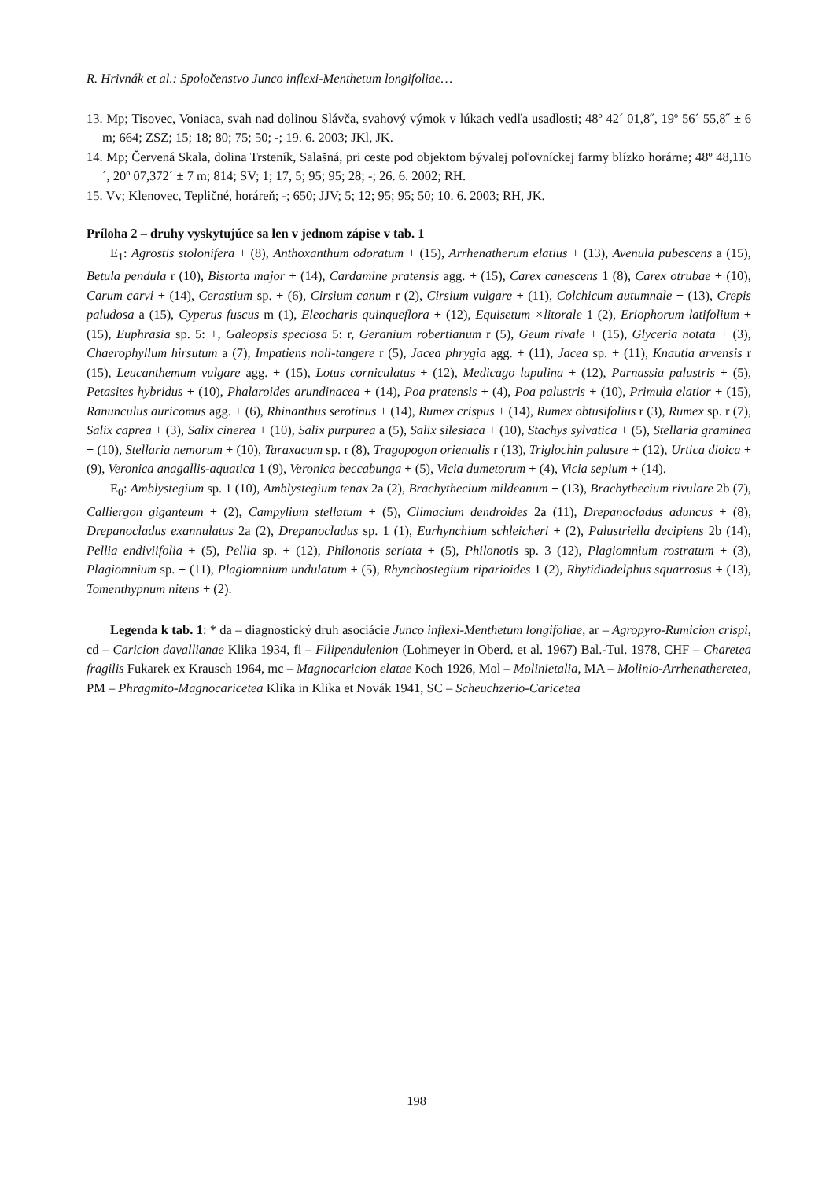R. Hrivnák et al.: Spoločenstvo Junco inflexi-Menthetum longifoliae…
13. Mp; Tisovec, Voniaca, svah nad dolinou Slávča, svahový výmok v lúkach vedľa usadlosti; 48º 42´ 01,8˝, 19º 56´ 55,8˝ ± 6 m; 664; ZSZ; 15; 18; 80; 75; 50; -; 19. 6. 2003; JKl, JK.
14. Mp; Červená Skala, dolina Trsteník, Salašná, pri ceste pod objektom bývalej poľovníckej farmy blízko horárne; 48º 48,116´, 20º 07,372´ ± 7 m; 814; SV; 1; 17, 5; 95; 95; 28; -; 26. 6. 2002; RH.
15. Vv; Klenovec, Tepličné, horáreň; -; 650; JJV; 5; 12; 95; 95; 50; 10. 6. 2003; RH, JK.
Príloha 2 – druhy vyskytujúce sa len v jednom zápise v tab. 1
E<sub>1</sub>: Agrostis stolonifera + (8), Anthoxanthum odoratum + (15), Arrhenatherum elatius + (13), Avenula pubescens a (15), Betula pendula r (10), Bistorta major + (14), Cardamine pratensis agg. + (15), Carex canescens 1 (8), Carex otrubae + (10), Carum carvi + (14), Cerastium sp. + (6), Cirsium canum r (2), Cirsium vulgare + (11), Colchicum autumnale + (13), Crepis paludosa a (15), Cyperus fuscus m (1), Eleocharis quinqueflora + (12), Equisetum ×litorale 1 (2), Eriophorum latifolium + (15), Euphrasia sp. 5: +, Galeopsis speciosa 5: r, Geranium robertianum r (5), Geum rivale + (15), Glyceria notata + (3), Chaerophyllum hirsutum a (7), Impatiens noli-tangere r (5), Jacea phrygia agg. + (11), Jacea sp. + (11), Knautia arvensis r (15), Leucanthemum vulgare agg. + (15), Lotus corniculatus + (12), Medicago lupulina + (12), Parnassia palustris + (5), Petasites hybridus + (10), Phalaroides arundinacea + (14), Poa pratensis + (4), Poa palustris + (10), Primula elatior + (15), Ranunculus auricomus agg. + (6), Rhinanthus serotinus + (14), Rumex crispus + (14), Rumex obtusifolius r (3), Rumex sp. r (7), Salix caprea + (3), Salix cinerea + (10), Salix purpurea a (5), Salix silesiaca + (10), Stachys sylvatica + (5), Stellaria graminea + (10), Stellaria nemorum + (10), Taraxacum sp. r (8), Tragopogon orientalis r (13), Triglochin palustre + (12), Urtica dioica + (9), Veronica anagallis-aquatica 1 (9), Veronica beccabunga + (5), Vicia dumetorum + (4), Vicia sepium + (14).
E<sub>0</sub>: Amblystegium sp. 1 (10), Amblystegium tenax 2a (2), Brachythecium mildeanum + (13), Brachythecium rivulare 2b (7), Calliergon giganteum + (2), Campylium stellatum + (5), Climacium dendroides 2a (11), Drepanocladus aduncus + (8), Drepanocladus exannulatus 2a (2), Drepanocladus sp. 1 (1), Eurhynchium schleicheri + (2), Palustriella decipiens 2b (14), Pellia endiviifolia + (5), Pellia sp. + (12), Philonotis seriata + (5), Philonotis sp. 3 (12), Plagiomnium rostratum + (3), Plagiomnium sp. + (11), Plagiomnium undulatum + (5), Rhynchostegium riparioides 1 (2), Rhytidiadelphus squarrosus + (13), Tomenthypnum nitens + (2).
Legenda k tab. 1: * da – diagnostický druh asociácie Junco inflexi-Menthetum longifoliae, ar – Agropyro-Rumicion crispi, cd – Caricion davallianae Klika 1934, fi – Filipendulenion (Lohmeyer in Oberd. et al. 1967) Bal.-Tul. 1978, CHF – Charetea fragilis Fukarek ex Krausch 1964, mc – Magnocaricion elatae Koch 1926, Mol – Molinietalia, MA – Molinio-Arrhenatheretea, PM – Phragmito-Magnocaricetea Klika in Klika et Novák 1941, SC – Scheuchzerio-Caricetea
198